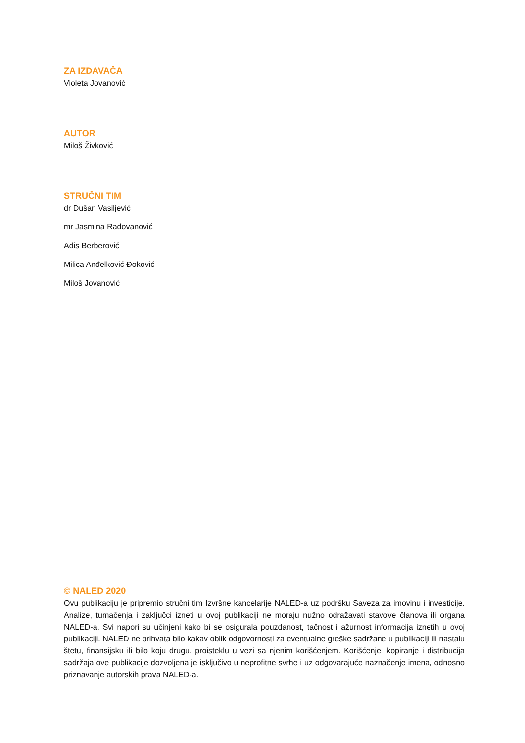ZA IZDAVAČA
Violeta Jovanović
AUTOR
Miloš Živković
STRUČNI TIM
dr Dušan Vasiljević
mr Jasmina Radovanović
Adis Berberović
Milica Anđelković Đoković
Miloš Jovanović
© NALED 2020
Ovu publikaciju je pripremio stručni tim Izvršne kancelarije NALED-a uz podršku Saveza za imovinu i investicije. Analize, tumačenja i zaključci izneti u ovoj publikaciji ne moraju nužno odražavati stavove članova ili organa NALED-a. Svi napori su učinjeni kako bi se osigurala pouzdanost, tačnost i ažurnost informacija iznetih u ovoj publikaciji. NALED ne prihvata bilo kakav oblik odgovornosti za eventualne greške sadržane u publikaciji ili nastalu štetu, finansijsku ili bilo koju drugu, proisteklu u vezi sa njenim korišćenjem. Korišćenje, kopiranje i distribucija sadržaja ove publikacije dozvoljena je isključivo u neprofitne svrhe i uz odgovarajuće naznačenje imena, odnosno priznavanje autorskih prava NALED-a.